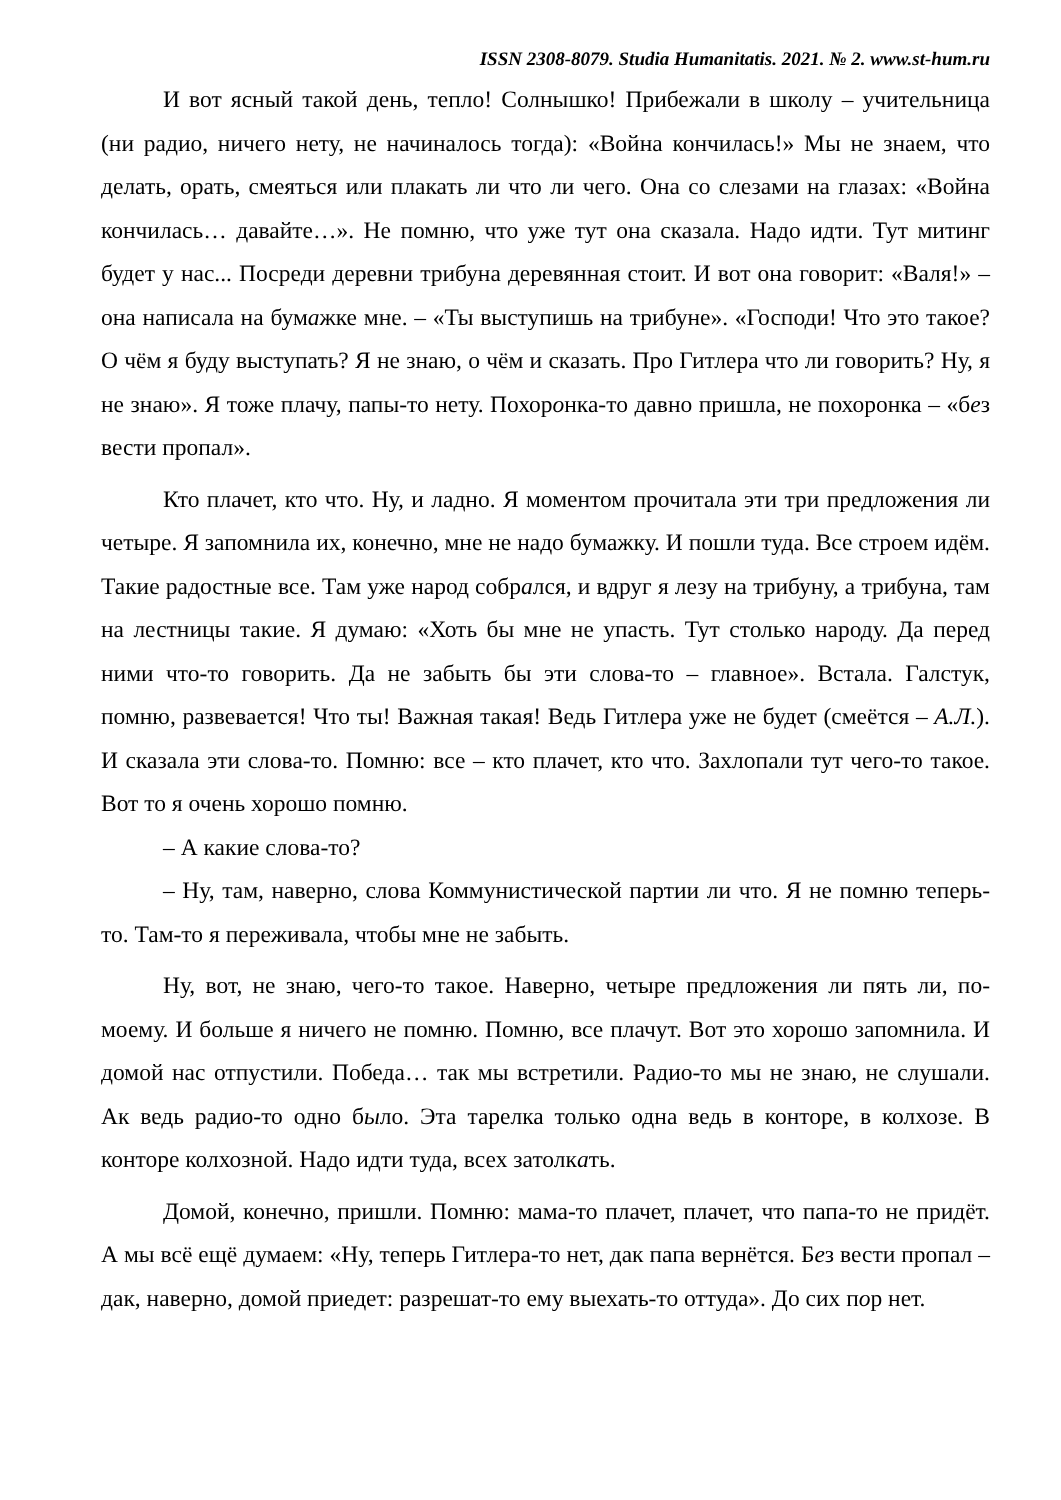ISSN 2308-8079. Studia Humanitatis. 2021. № 2. www.st-hum.ru
И вот ясный такой день, тепло! Солнышко! Прибежали в школу – учительница (ни радио, ничего нету, не начиналось тогда): «Война кончилась!» Мы не знаем, что делать, орать, смеяться или плакать ли что ли чего. Она со слезами на глазах: «Война кончилась… давайте…». Не помню, что уже тут она сказала. Надо идти. Тут митинг будет у нас... Посреди деревни трибуна деревянная стоит. И вот она говорит: «Валя!» – она написала на бумажке мне. – «Ты выступишь на трибуне». «Господи! Что это такое? О чём я буду выступать? Я не знаю, о чём и сказать. Про Гитлера что ли говорить? Ну, я не знаю». Я тоже плачу, папы-то нету. Похоронка-то давно пришла, не похоронка – «без вести пропал».
Кто плачет, кто что. Ну, и ладно. Я моментом прочитала эти три предложения ли четыре. Я запомнила их, конечно, мне не надо бумажку. И пошли туда. Все строем идём. Такие радостные все. Там уже народ собрался, и вдруг я лезу на трибуну, а трибуна, там на лестницы такие. Я думаю: «Хоть бы мне не упасть. Тут столько народу. Да перед ними что-то говорить. Да не забыть бы эти слова-то – главное». Встала. Галстук, помню, развевается! Что ты! Важная такая! Ведь Гитлера уже не будет (смеётся – А.Л.). И сказала эти слова-то. Помню: все – кто плачет, кто что. Захлопали тут чего-то такое. Вот то я очень хорошо помню.
– А какие слова-то?
– Ну, там, наверно, слова Коммунистической партии ли что. Я не помню теперь-то. Там-то я переживала, чтобы мне не забыть.
Ну, вот, не знаю, чего-то такое. Наверно, четыре предложения ли пять ли, по-моему. И больше я ничего не помню. Помню, все плачут. Вот это хорошо запомнила. И домой нас отпустили. Победа… так мы встретили. Радио-то мы не знаю, не слушали. Ак ведь радио-то одно было. Эта тарелка только одна ведь в конторе, в колхозе. В конторе колхозной. Надо идти туда, всех затолкать.
Домой, конечно, пришли. Помню: мама-то плачет, плачет, что папа-то не придёт. А мы всё ещё думаем: «Ну, теперь Гитлера-то нет, дак папа вернётся. Без вести пропал – дак, наверно, домой приедет: разрешат-то ему выехать-то оттуда». До сих пор нет.